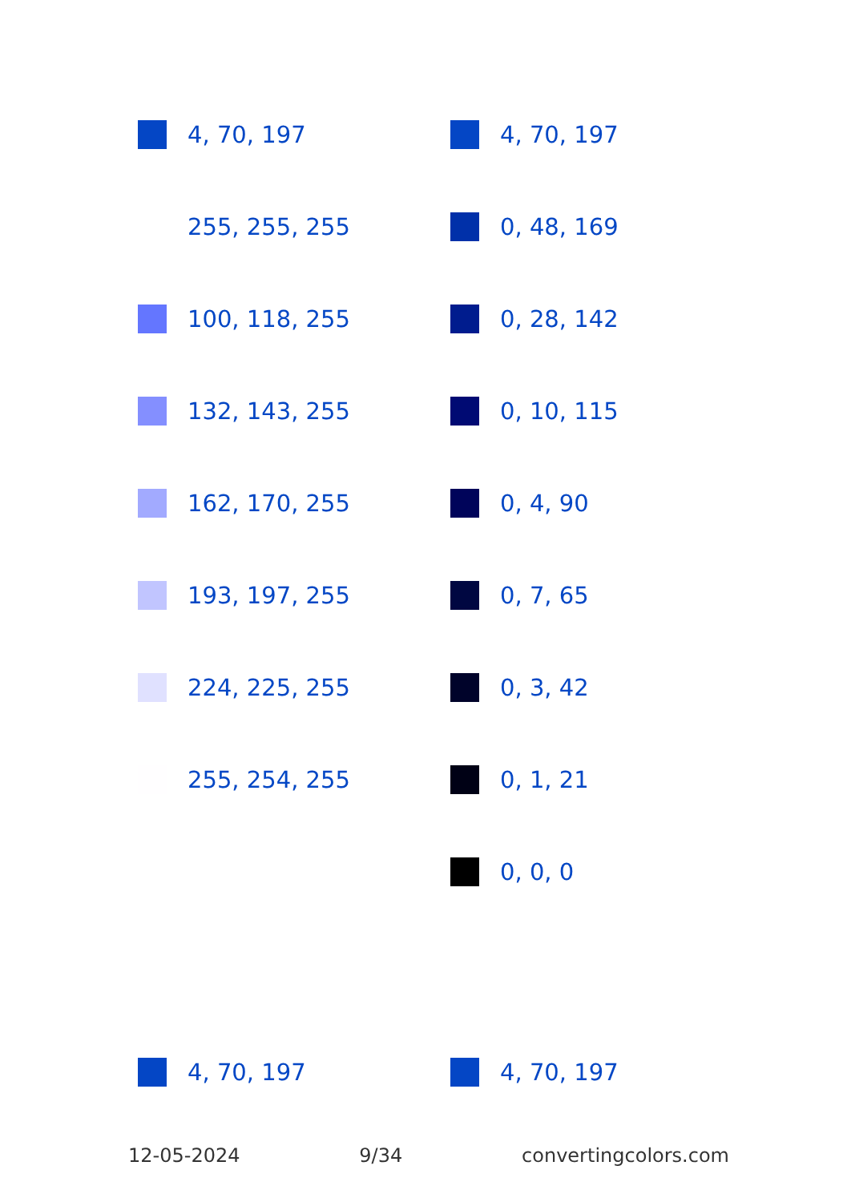4, 70, 197
255, 255, 255
100, 118, 255
132, 143, 255
162, 170, 255
193, 197, 255
224, 225, 255
255, 254, 255
4, 70, 197
0, 48, 169
0, 28, 142
0, 10, 115
0, 4, 90
0, 7, 65
0, 3, 42
0, 1, 21
0, 0, 0
4, 70, 197 4, 70, 197
12-05-2024 9/34 convertingcolors.com